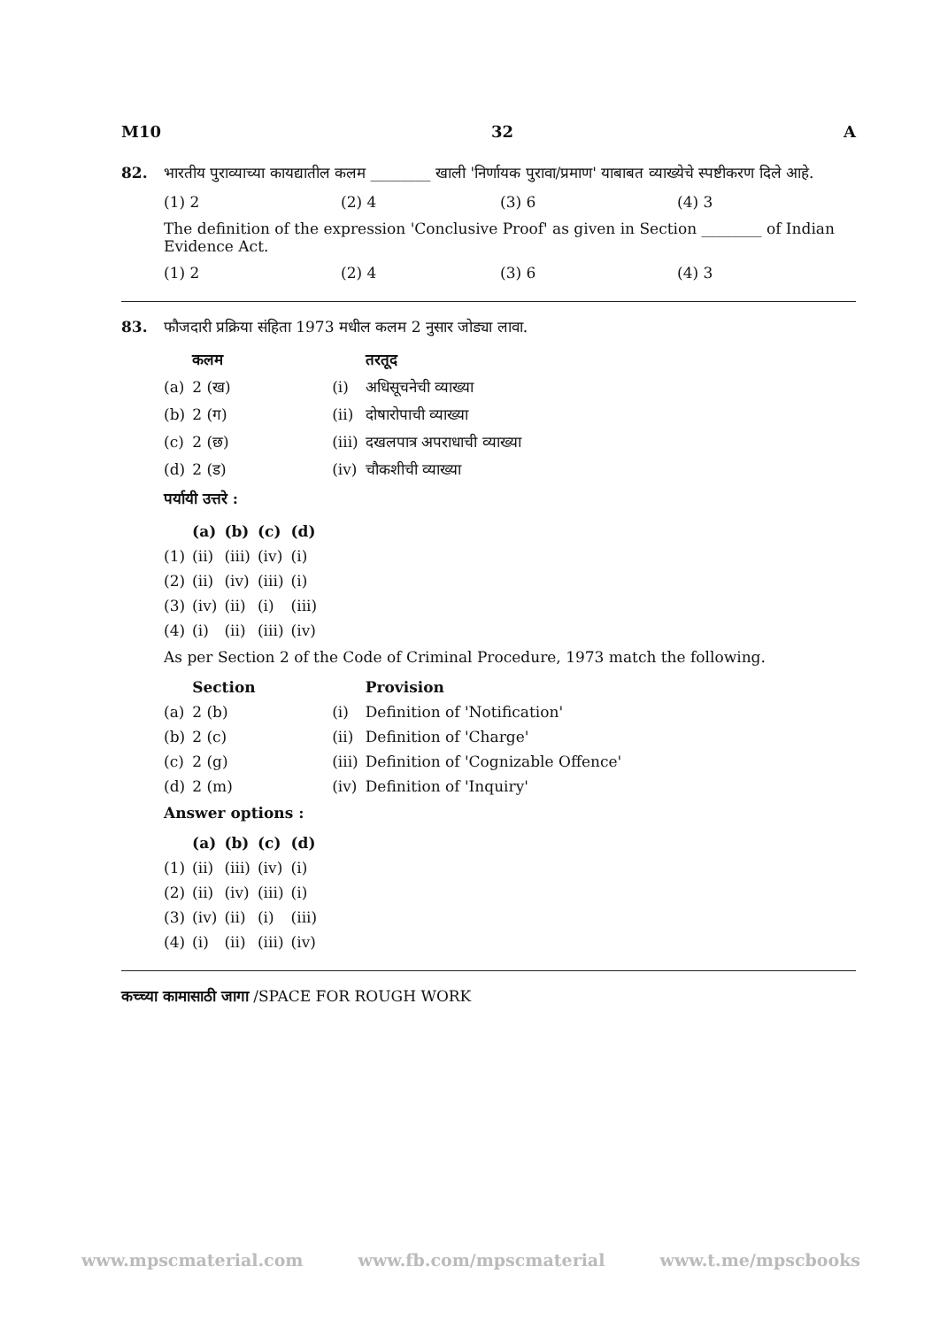M10 32 A
82. भारतीय पुराव्याच्या कायद्यातील कलम ________ खाली 'निर्णायक पुरावा/प्रमाण' याबाबत व्याख्येचे स्पष्टीकरण दिले आहे.
(1) 2 (2) 4 (3) 6 (4) 3
The definition of the expression 'Conclusive Proof' as given in Section ________ of Indian Evidence Act.
(1) 2 (2) 4 (3) 6 (4) 3
83. फौजदारी प्रक्रिया संहिता 1973 मधील कलम 2 नुसार जोड्या लावा.
| | कलम | | तरतूद |
| (a) | 2 (ख) | (i) | अधिसूचनेची व्याख्या |
| (b) | 2 (ग) | (ii) | दोषारोपाची व्याख्या |
| (c) | 2 (छ) | (iii) | दखलपात्र अपराधाची व्याख्या |
| (d) | 2 (ड) | (iv) | चौकशीची व्याख्या |
पर्यायी उत्तरे :
| | (a) | (b) | (c) | (d) |
| (1) | (ii) | (iii) | (iv) | (i) |
| (2) | (ii) | (iv) | (iii) | (i) |
| (3) | (iv) | (ii) | (i) | (iii) |
| (4) | (i) | (ii) | (iii) | (iv) |
As per Section 2 of the Code of Criminal Procedure, 1973 match the following.
| | Section | | Provision |
| (a) | 2 (b) | (i) | Definition of 'Notification' |
| (b) | 2 (c) | (ii) | Definition of 'Charge' |
| (c) | 2 (g) | (iii) | Definition of 'Cognizable Offence' |
| (d) | 2 (m) | (iv) | Definition of 'Inquiry' |
Answer options :
| | (a) | (b) | (c) | (d) |
| (1) | (ii) | (iii) | (iv) | (i) |
| (2) | (ii) | (iv) | (iii) | (i) |
| (3) | (iv) | (ii) | (i) | (iii) |
| (4) | (i) | (ii) | (iii) | (iv) |
कच्च्या कामासाठी जागा /SPACE FOR ROUGH WORK
www.mpscmaterial.com www.fb.com/mpscmaterial www.t.me/mpscbooks